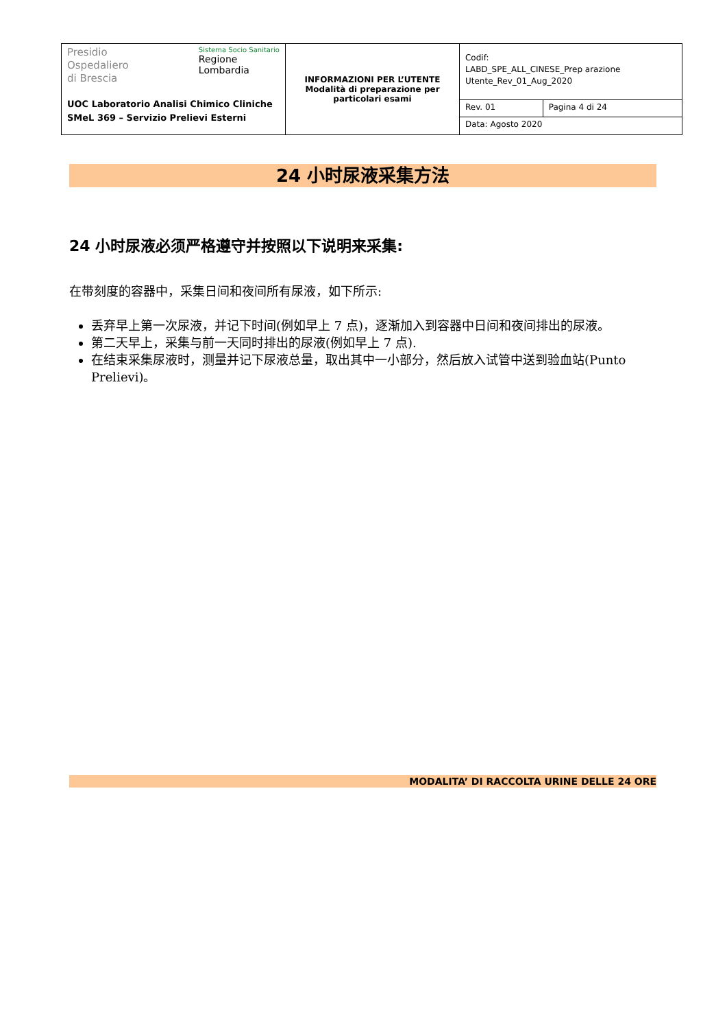| Presidio Ospedaliero di Brescia Sistema Socio Sanitario Regione Lombardia UOC Laboratorio Analisi Chimico Cliniche SMeL 369 – Servizio Prelievi Esterni | INFORMAZIONI PER L’UTENTE Modalità di preparazione per particolari esami | Codif: LABD_SPE_ALL_CINESE_Prep arazione Utente_Rev_01_Aug_2020 | |
| | | Rev. 01 | Pagina 4 di 24 |
| | | Data: Agosto 2020 | |
24 小时尿液采集方法
24 小时尿液必须严格遵守并按照以下说明来采集:
在带刻度的容器中，采集日间和夜间所有尿液，如下所示:
丢弃早上第一次尿液，并记下时间(例如早上 7 点)，逐渐加入到容器中日间和夜间排出的尿液。
第二天早上，采集与前一天同时排出的尿液(例如早上 7 点).
在结束采集尿液时，测量并记下尿液总量，取出其中一小部分，然后放入试管中送到验血站(Punto Prelievi)。
MODALITA’ DI RACCOLTA URINE DELLE 24 ORE